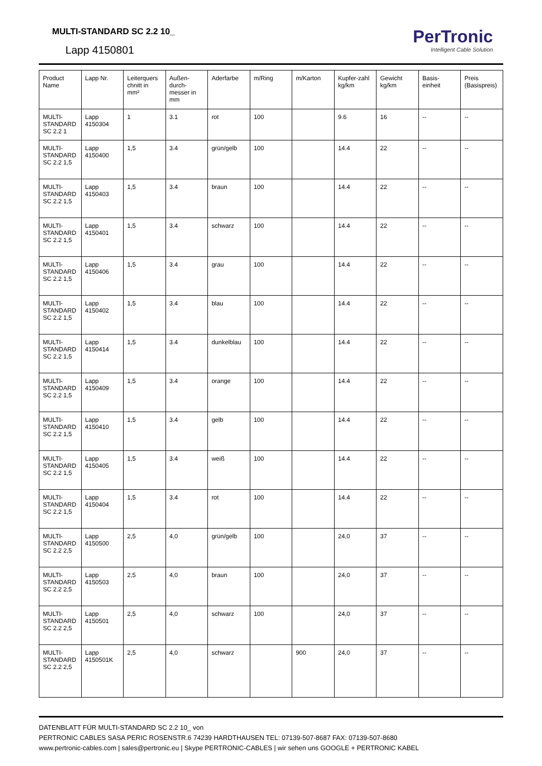MULTI-STANDARD SC 2.2 10_
Lapp 4150801
PerTronic
Intelligent Cable Solution
| Product Name | Lapp Nr. | Leiterquers chnitt in mm² | Außen-durch-messer in mm | Aderfarbe | m/Ring | m/Karton | Kupfer-zahl kg/km | Gewicht kg/km | Basis-einheit | Preis (Basispreis) |
| --- | --- | --- | --- | --- | --- | --- | --- | --- | --- | --- |
| MULTI-STANDARD SC 2.2 1 | Lapp 4150304 | 1 | 3.1 | rot | 100 | | 9.6 | 16 | -- | -- |
| MULTI-STANDARD SC 2.2 1,5 | Lapp 4150400 | 1,5 | 3.4 | grün/gelb | 100 | | 14.4 | 22 | -- | -- |
| MULTI-STANDARD SC 2.2 1,5 | Lapp 4150403 | 1,5 | 3.4 | braun | 100 | | 14.4 | 22 | -- | -- |
| MULTI-STANDARD SC 2.2 1,5 | Lapp 4150401 | 1,5 | 3.4 | schwarz | 100 | | 14.4 | 22 | -- | -- |
| MULTI-STANDARD SC 2.2 1,5 | Lapp 4150406 | 1,5 | 3.4 | grau | 100 | | 14.4 | 22 | -- | -- |
| MULTI-STANDARD SC 2.2 1,5 | Lapp 4150402 | 1,5 | 3.4 | blau | 100 | | 14.4 | 22 | -- | -- |
| MULTI-STANDARD SC 2.2 1,5 | Lapp 4150414 | 1,5 | 3.4 | dunkelblau | 100 | | 14.4 | 22 | -- | -- |
| MULTI-STANDARD SC 2.2 1,5 | Lapp 4150409 | 1,5 | 3.4 | orange | 100 | | 14.4 | 22 | -- | -- |
| MULTI-STANDARD SC 2.2 1,5 | Lapp 4150410 | 1,5 | 3.4 | gelb | 100 | | 14.4 | 22 | -- | -- |
| MULTI-STANDARD SC 2.2 1,5 | Lapp 4150405 | 1,5 | 3.4 | weiß | 100 | | 14.4 | 22 | -- | -- |
| MULTI-STANDARD SC 2.2 1,5 | Lapp 4150404 | 1,5 | 3.4 | rot | 100 | | 14.4 | 22 | -- | -- |
| MULTI-STANDARD SC 2.2 2,5 | Lapp 4150500 | 2,5 | 4,0 | grün/gelb | 100 | | 24,0 | 37 | -- | -- |
| MULTI-STANDARD SC 2.2 2,5 | Lapp 4150503 | 2,5 | 4,0 | braun | 100 | | 24,0 | 37 | -- | -- |
| MULTI-STANDARD SC 2.2 2,5 | Lapp 4150501 | 2,5 | 4,0 | schwarz | 100 | | 24,0 | 37 | -- | -- |
| MULTI-STANDARD SC 2.2 2,5 | Lapp 4150501K | 2,5 | 4,0 | schwarz | | 900 | 24,0 | 37 | -- | -- |
DATENBLATT FÜR MULTI-STANDARD SC 2.2 10_ von
PERTRONIC CABLES SASA PERIC ROSENSTR.6 74239 HARDTHAUSEN TEL: 07139-507-8687 FAX: 07139-507-8680
www.pertronic-cables.com | sales@pertronic.eu | Skype PERTRONIC-CABLES | wir sehen uns GOOGLE + PERTRONIC KABEL